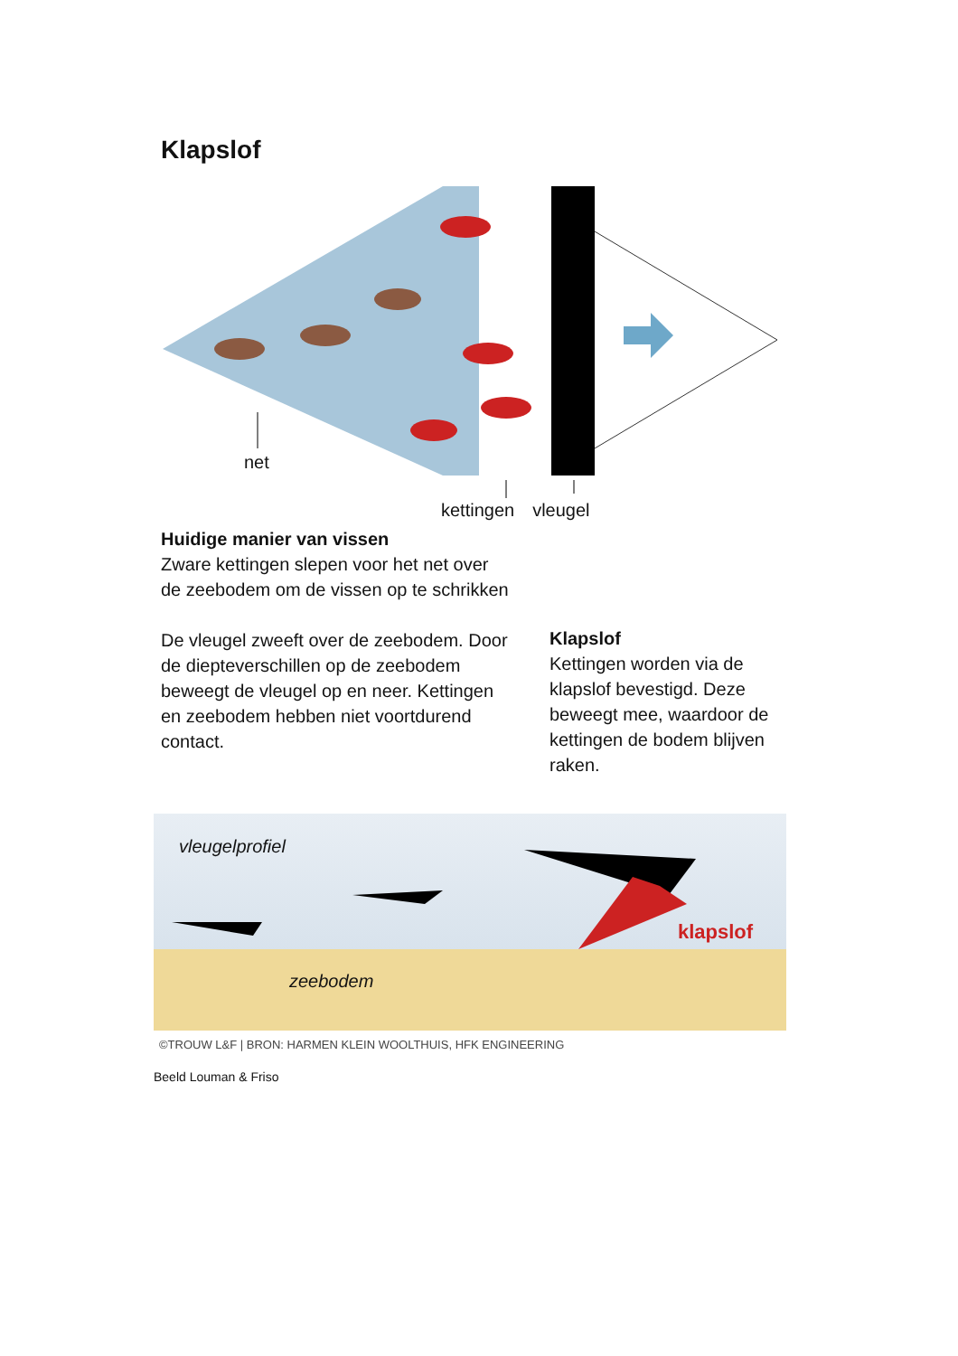Klapslof
net
kettingen vleugel
Huidige manier van vissen
Zware kettingen slepen voor het net over de zeebodem om de vissen op te schrikken
De vleugel zweeft over de zeebodem. Door de diepteverschillen op de zeebodem beweegt de vleugel op en neer. Kettingen en zeebodem hebben niet voortdurend contact.
Klapslof
Kettingen worden via de klapslof bevestigd. Deze beweegt mee, waardoor de kettingen de bodem blijven raken.
vleugelprofiel
klapslof
zeebodem
©TROUW L&F | BRON: HARMEN KLEIN WOOLTHUIS, HFK ENGINEERING
Beeld Louman & Friso